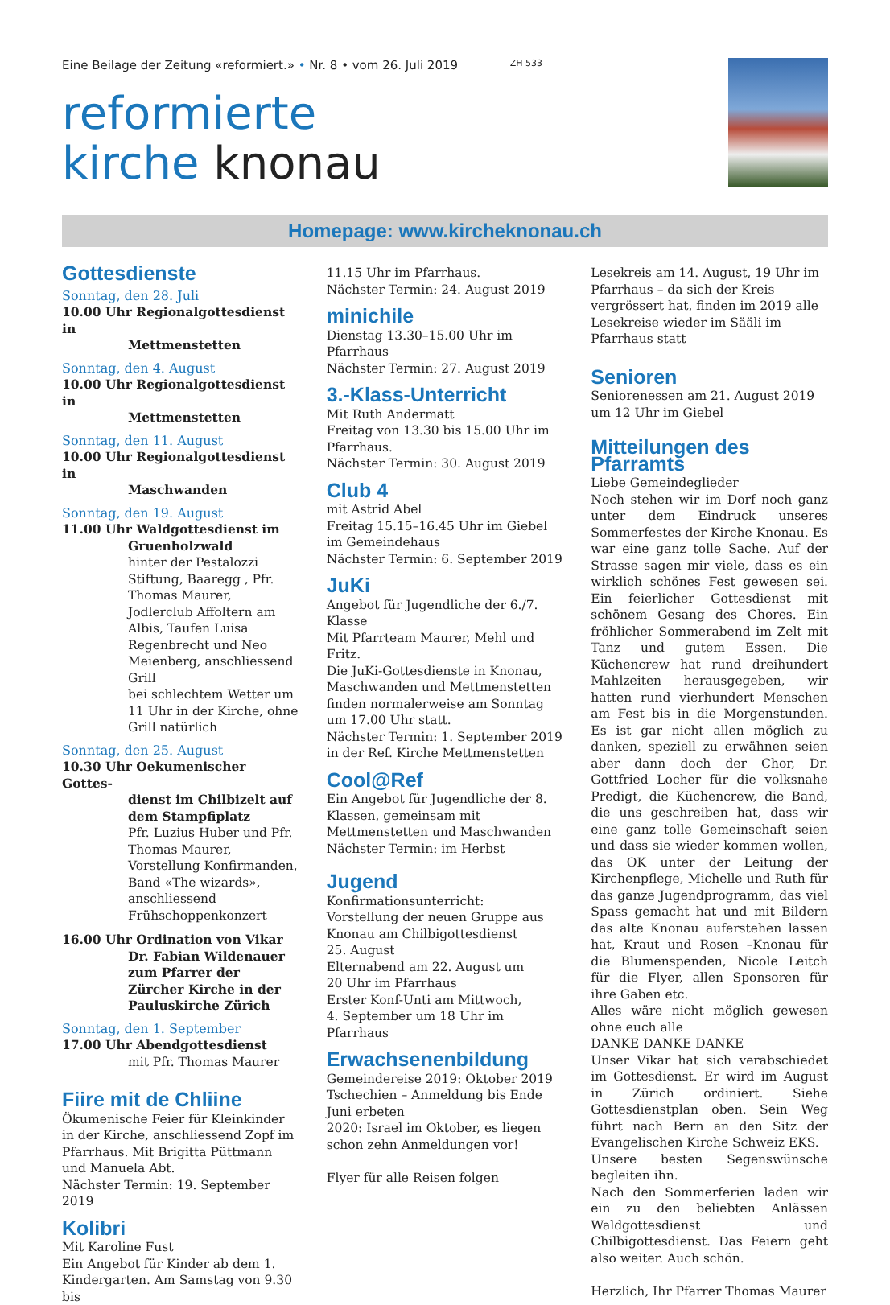Eine Beilage der Zeitung «reformiert.» • Nr. 8 • vom 26. Juli 2019 ZH 533
reformierte
kirche knonau
Homepage: www.kircheknonau.ch
Gottesdienste
Sonntag, den 28. Juli
10.00 Uhr Regionalgottesdienst in
Mettmenstetten
Sonntag, den 4. August
10.00 Uhr Regionalgottesdienst in
Mettmenstetten
Sonntag, den 11. August
10.00 Uhr Regionalgottesdienst in
Maschwanden
Sonntag, den 19. August
11.00 Uhr Waldgottesdienst im
Gruenholzwald
hinter der Pestalozzi Stiftung, Baaregg , Pfr. Thomas Maurer, Jodlerclub Affoltern am Albis, Taufen Luisa Regenbrecht und Neo Meienberg, anschliessend Grill
bei schlechtem Wetter um 11 Uhr in der Kirche, ohne Grill natürlich
Sonntag, den 25. August
10.30 Uhr Oekumenischer Gottes-
dienst im Chilbizelt auf dem Stampfiplatz
Pfr. Luzius Huber und Pfr. Thomas Maurer, Vorstellung Konfirmanden, Band «The wizards», anschliessend Frühschoppenkonzert
16.00 Uhr Ordination von Vikar
Dr. Fabian Wildenauer zum Pfarrer der Zürcher Kirche in der Pauluskirche Zürich
Sonntag, den 1. September
17.00 Uhr Abendgottesdienst
mit Pfr. Thomas Maurer
Fiire mit de Chliine
Ökumenische Feier für Kleinkinder in der Kirche, anschliessend Zopf im Pfarrhaus. Mit Brigitta Püttmann und Manuela Abt.
Nächster Termin: 19. September 2019
Kolibri
Mit Karoline Fust
Ein Angebot für Kinder ab dem 1. Kindergarten. Am Samstag von 9.30 bis
11.15 Uhr im Pfarrhaus.
Nächster Termin: 24. August 2019
minichile
Dienstag 13.30–15.00 Uhr im Pfarrhaus
Nächster Termin: 27. August 2019
3.-Klass-Unterricht
Mit Ruth Andermatt
Freitag von 13.30 bis 15.00 Uhr im Pfarrhaus.
Nächster Termin: 30. August 2019
Club 4
mit Astrid Abel
Freitag 15.15–16.45 Uhr im Giebel im Gemeindehaus
Nächster Termin: 6. September 2019
JuKi
Angebot für Jugendliche der 6./7. Klasse
Mit Pfarrteam Maurer, Mehl und Fritz.
Die JuKi-Gottesdienste in Knonau, Maschwanden und Mettmenstetten finden normalerweise am Sonntag um 17.00 Uhr statt.
Nächster Termin: 1. September 2019 in der Ref. Kirche Mettmenstetten
Cool@Ref
Ein Angebot für Jugendliche der 8. Klassen, gemeinsam mit Mettmenstetten und Maschwanden
Nächster Termin: im Herbst
Jugend
Konfirmationsunterricht:
Vorstellung der neuen Gruppe aus Knonau am Chilbigottesdienst
25. August
Elternabend am 22. August um
20 Uhr im Pfarrhaus
Erster Konf-Unti am Mittwoch,
4. September um 18 Uhr im Pfarrhaus
Erwachsenenbildung
Gemeindereise 2019: Oktober 2019
Tschechien – Anmeldung bis Ende Juni erbeten
2020: Israel im Oktober, es liegen schon zehn Anmeldungen vor!
Flyer für alle Reisen folgen
Lesekreis am 14. August, 19 Uhr im Pfarrhaus – da sich der Kreis vergrössert hat, finden im 2019 alle Lesekreise wieder im Sääli im Pfarrhaus statt
Senioren
Seniorenessen am 21. August 2019 um 12 Uhr im Giebel
Mitteilungen des Pfarramts
Liebe Gemeindeglieder
Noch stehen wir im Dorf noch ganz unter dem Eindruck unseres Sommerfestes der Kirche Knonau. Es war eine ganz tolle Sache. Auf der Strasse sagen mir viele, dass es ein wirklich schönes Fest gewesen sei. Ein feierlicher Gottesdienst mit schönem Gesang des Chores. Ein fröhlicher Sommerabend im Zelt mit Tanz und gutem Essen. Die Küchencrew hat rund dreihundert Mahlzeiten herausgegeben, wir hatten rund vierhundert Menschen am Fest bis in die Morgenstunden. Es ist gar nicht allen möglich zu danken, speziell zu erwähnen seien aber dann doch der Chor, Dr. Gottfried Locher für die volksnahe Predigt, die Küchencrew, die Band, die uns geschreiben hat, dass wir eine ganz tolle Gemeinschaft seien und dass sie wieder kommen wollen, das OK unter der Leitung der Kirchenpflege, Michelle und Ruth für das ganze Jugendprogramm, das viel Spass gemacht hat und mit Bildern das alte Knonau auferstehen lassen hat, Kraut und Rosen –Knonau für die Blumenspenden, Nicole Leitch für die Flyer, allen Sponsoren für ihre Gaben etc.
Alles wäre nicht möglich gewesen ohne euch alle
DANKE DANKE DANKE
Unser Vikar hat sich verabschiedet im Gottesdienst. Er wird im August in Zürich ordiniert. Siehe Gottesdienstplan oben. Sein Weg führt nach Bern an den Sitz der Evangelischen Kirche Schweiz EKS.
Unsere besten Segenswünsche begleiten ihn.
Nach den Sommerferien laden wir ein zu den beliebten Anlässen Waldgottesdienst und Chilbigottesdienst. Das Feiern geht also weiter. Auch schön.
Herzlich, Ihr Pfarrer Thomas Maurer